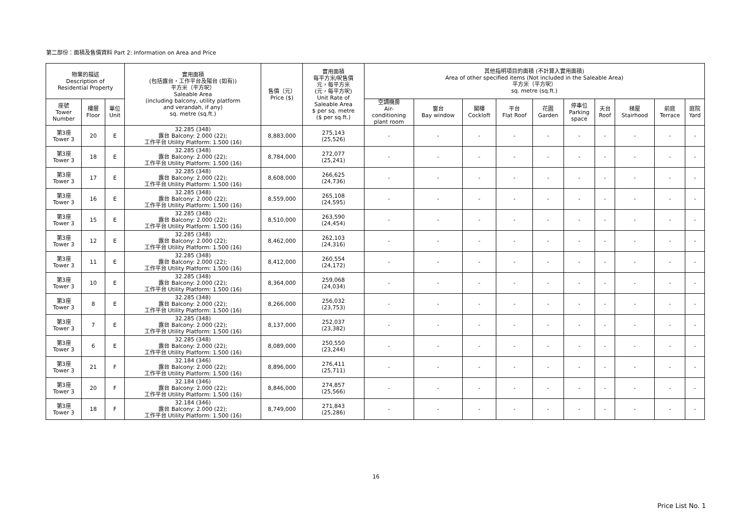第二部份：面積及售價資料 Part 2: Information on Area and Price
| 物業的描述 Description of Residential Property | | | 實用面積 (包括露台，工作平台及陽台 (如有)) 平方米（平方呎） Saleable Area (including balcony, utility platform and verandah, if any) sq. metre (sq.ft.) | 售價（元） Price ($) | 實用面積 每平方米/呎售價 元，每平方米 (元，每平方呎) Unit Rate of Saleable Area $ per sq. metre ($ per sq.ft.) | 其他指明項目的面積 (不計算入實用面積) Area of other specified items (Not included in the Saleable Area) 平方米（平方呎） sq. metre (sq.ft.) | | | | | | | | | |
| --- | --- | --- | --- | --- | --- | --- | --- | --- | --- | --- | --- | --- | --- | --- | --- |
| 座號 Tower Number | 樓層 Floor | 單位 Unit | | | | 空調機房 Air- conditioning plant room | 窗台 Bay window | 閣樓 Cockloft | 平台 Flat Roof | 花園 Garden | 停車位 Parking space | 天台 Roof | 梯屋 Stairhood | 前庭 Terrace | 庭院 Yard |
| 第3座 Tower 3 | 20 | E | 32.285 (348) 露台 Balcony: 2.000 (22); 工作平台 Utility Platform: 1.500 (16) | 8,883,000 | 275,143 (25,526) | - | - | - | - | - | - | - | - | - | - |
| 第3座 Tower 3 | 18 | E | 32.285 (348) 露台 Balcony: 2.000 (22); 工作平台 Utility Platform: 1.500 (16) | 8,784,000 | 272,077 (25,241) | - | - | - | - | - | - | - | - | - | - |
| 第3座 Tower 3 | 17 | E | 32.285 (348) 露台 Balcony: 2.000 (22); 工作平台 Utility Platform: 1.500 (16) | 8,608,000 | 266,625 (24,736) | - | - | - | - | - | - | - | - | - | - |
| 第3座 Tower 3 | 16 | E | 32.285 (348) 露台 Balcony: 2.000 (22); 工作平台 Utility Platform: 1.500 (16) | 8,559,000 | 265,108 (24,595) | - | - | - | - | - | - | - | - | - | - |
| 第3座 Tower 3 | 15 | E | 32.285 (348) 露台 Balcony: 2.000 (22); 工作平台 Utility Platform: 1.500 (16) | 8,510,000 | 263,590 (24,454) | - | - | - | - | - | - | - | - | - | - |
| 第3座 Tower 3 | 12 | E | 32.285 (348) 露台 Balcony: 2.000 (22); 工作平台 Utility Platform: 1.500 (16) | 8,462,000 | 262,103 (24,316) | - | - | - | - | - | - | - | - | - | - |
| 第3座 Tower 3 | 11 | E | 32.285 (348) 露台 Balcony: 2.000 (22); 工作平台 Utility Platform: 1.500 (16) | 8,412,000 | 260,554 (24,172) | - | - | - | - | - | - | - | - | - | - |
| 第3座 Tower 3 | 10 | E | 32.285 (348) 露台 Balcony: 2.000 (22); 工作平台 Utility Platform: 1.500 (16) | 8,364,000 | 259,068 (24,034) | - | - | - | - | - | - | - | - | - | - |
| 第3座 Tower 3 | 8 | E | 32.285 (348) 露台 Balcony: 2.000 (22); 工作平台 Utility Platform: 1.500 (16) | 8,266,000 | 256,032 (23,753) | - | - | - | - | - | - | - | - | - | - |
| 第3座 Tower 3 | 7 | E | 32.285 (348) 露台 Balcony: 2.000 (22); 工作平台 Utility Platform: 1.500 (16) | 8,137,000 | 252,037 (23,382) | - | - | - | - | - | - | - | - | - | - |
| 第3座 Tower 3 | 6 | E | 32.285 (348) 露台 Balcony: 2.000 (22); 工作平台 Utility Platform: 1.500 (16) | 8,089,000 | 250,550 (23,244) | - | - | - | - | - | - | - | - | - | - |
| 第3座 Tower 3 | 21 | F | 32.184 (346) 露台 Balcony: 2.000 (22); 工作平台 Utility Platform: 1.500 (16) | 8,896,000 | 276,411 (25,711) | - | - | - | - | - | - | - | - | - | - |
| 第3座 Tower 3 | 20 | F | 32.184 (346) 露台 Balcony: 2.000 (22); 工作平台 Utility Platform: 1.500 (16) | 8,846,000 | 274,857 (25,566) | - | - | - | - | - | - | - | - | - | - |
| 第3座 Tower 3 | 18 | F | 32.184 (346) 露台 Balcony: 2.000 (22); 工作平台 Utility Platform: 1.500 (16) | 8,749,000 | 271,843 (25,286) | - | - | - | - | - | - | - | - | - | - |
16
Price List No. 1